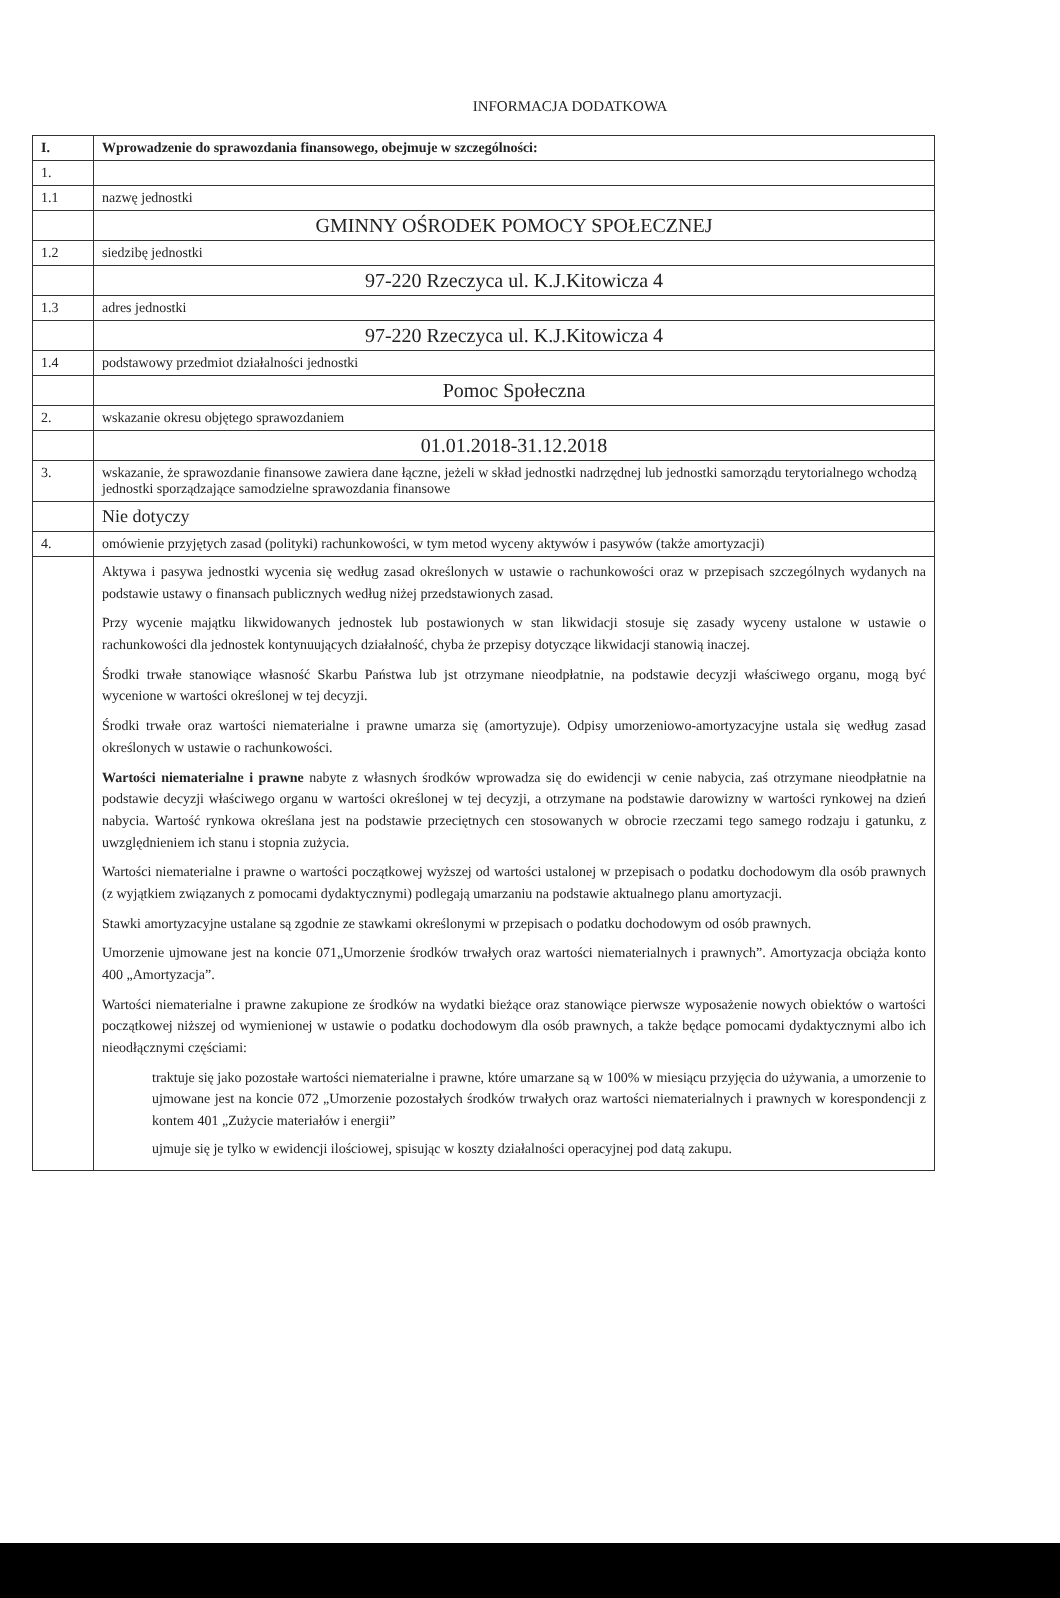INFORMACJA DODATKOWA
| I. | Wprowadzenie do sprawozdania finansowego, obejmuje w szczególności: |
| 1. | |
| 1.1 | nazwę jednostki |
| | GMINNY OŚRODEK POMOCY SPOŁECZNEJ |
| 1.2 | siedzibę jednostki |
| | 97-220 Rzeczyca ul. K.J.Kitowicza 4 |
| 1.3 | adres jednostki |
| | 97-220 Rzeczyca ul. K.J.Kitowicza 4 |
| 1.4 | podstawowy przedmiot działalności jednostki |
| | Pomoc Społeczna |
| 2. | wskazanie okresu objętego sprawozdaniem |
| | 01.01.2018-31.12.2018 |
| 3. | wskazanie, że sprawozdanie finansowe zawiera dane łączne, jeżeli w skład jednostki nadrzędnej lub jednostki samorządu terytorialnego wchodzą jednostki sporządzające samodzielne sprawozdania finansowe |
| | Nie dotyczy |
| 4. | omówienie przyjętych zasad (polityki) rachunkowości, w tym metod wyceny aktywów i pasywów (także amortyzacji) |
| | Aktywa i pasywa jednostki wycenia się według zasad określonych w ustawie o rachunkowości oraz w przepisach szczególnych wydanych na podstawie ustawy o finansach publicznych według niżej przedstawionych zasad. Przy wycenie majątku likwidowanych jednostek lub postawionych w stan likwidacji stosuje się zasady wyceny ustalone w ustawie o rachunkowości dla jednostek kontynuujących działalność, chyba że przepisy dotyczące likwidacji stanowią inaczej. Środki trwałe stanowiące własność Skarbu Państwa lub jst otrzymane nieodpłatnie, na podstawie decyzji właściwego organu, mogą być wycenione w wartości określonej w tej decyzji. Środki trwałe oraz wartości niematerialne i prawne umarza się (amortyzuje). Odpisy umorzeniowo-amortyzacyjne ustala się według zasad określonych w ustawie o rachunkowości. Wartości niematerialne i prawne nabyte z własnych środków wprowadza się do ewidencji w cenie nabycia, zaś otrzymane nieodpłatnie na podstawie decyzji właściwego organu w wartości określonej w tej decyzji, a otrzymane na podstawie darowizny w wartości rynkowej na dzień nabycia. Wartość rynkowa określana jest na podstawie przeciętnych cen stosowanych w obrocie rzeczami tego samego rodzaju i gatunku, z uwzględnieniem ich stanu i stopnia zużycia. Wartości niematerialne i prawne o wartości początkowej wyższej od wartości ustalonej w przepisach o podatku dochodowym dla osób prawnych (z wyjątkiem związanych z pomocami dydaktycznymi) podlegają umarzaniu na podstawie aktualnego planu amortyzacji. Stawki amortyzacyjne ustalane są zgodnie ze stawkami określonymi w przepisach o podatku dochodowym od osób prawnych. Umorzenie ujmowane jest na koncie 071„Umorzenie środków trwałych oraz wartości niematerialnych i prawnych”. Amortyzacja obciąża konto 400 „Amortyzacja”. Wartości niematerialne i prawne zakupione ze środków na wydatki bieżące oraz stanowiące pierwsze wyposażenie nowych obiektów o wartości początkowej niższej od wymienionej w ustawie o podatku dochodowym dla osób prawnych, a także będące pomocami dydaktycznymi albo ich nieodłącznymi częściami: traktuje się jako pozostałe wartości niematerialne i prawne, które umarzane są w 100% w miesiącu przyjęcia do używania, a umorzenie to ujmowane jest na koncie 072 „Umorzenie pozostałych środków trwałych oraz wartości niematerialnych i prawnych w korespondencji z kontem 401 „Zużycie materiałów i energii” ujmuje się je tylko w ewidencji ilościowej, spisując w koszty działalności operacyjnej pod datą zakupu. |